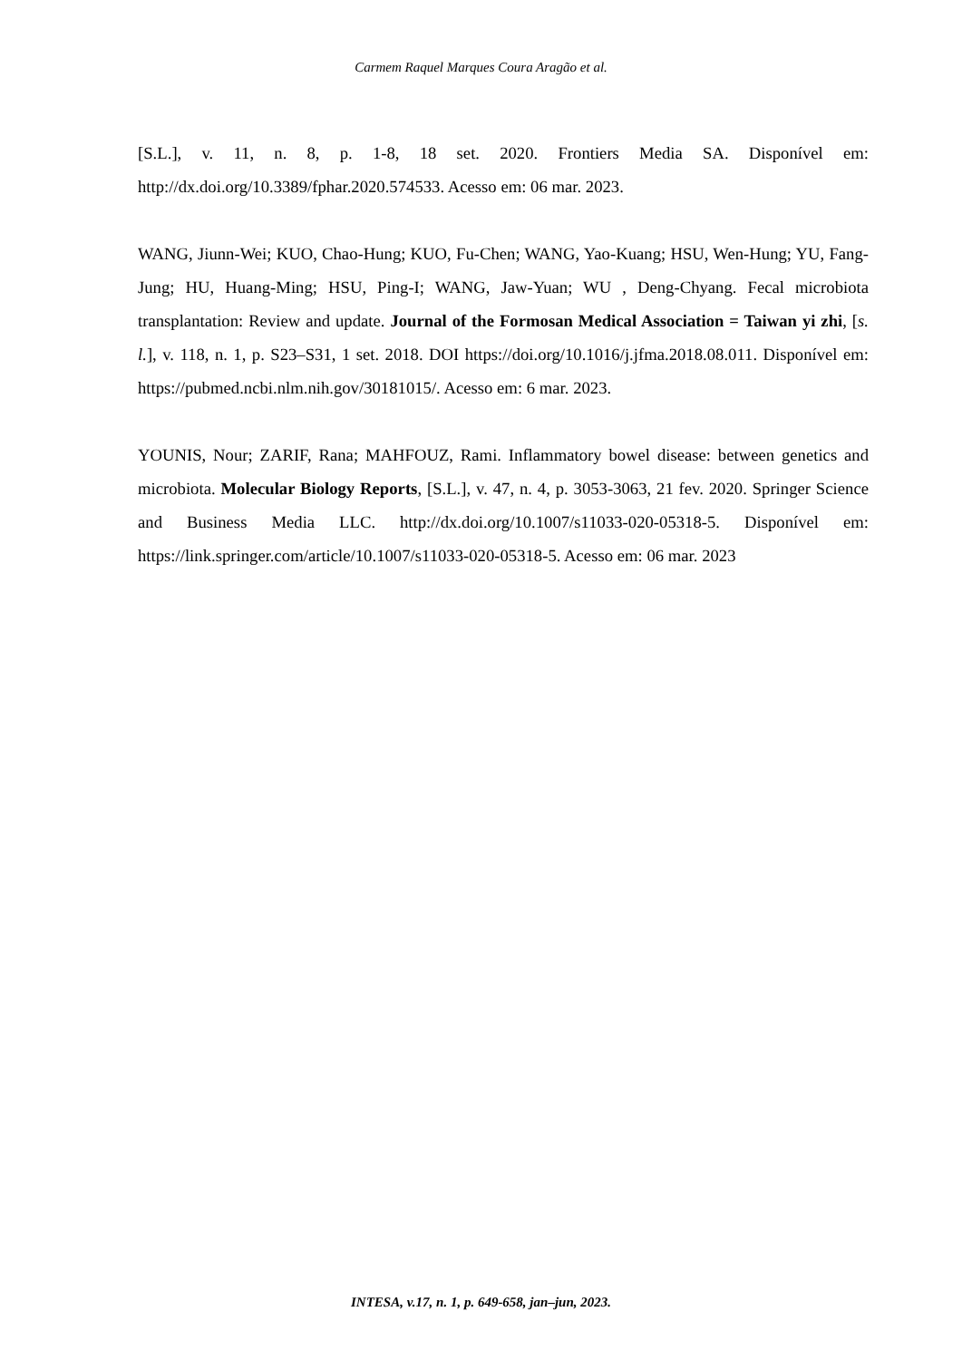Carmem Raquel Marques Coura Aragão et al.
[S.L.], v. 11, n. 8, p. 1-8, 18 set. 2020. Frontiers Media SA. Disponível em: http://dx.doi.org/10.3389/fphar.2020.574533. Acesso em: 06 mar. 2023.
WANG, Jiunn-Wei; KUO, Chao-Hung; KUO, Fu-Chen; WANG, Yao-Kuang; HSU, Wen-Hung; YU, Fang-Jung; HU, Huang-Ming; HSU, Ping-I; WANG, Jaw-Yuan; WU , Deng-Chyang. Fecal microbiota transplantation: Review and update. Journal of the Formosan Medical Association = Taiwan yi zhi, [s. l.], v. 118, n. 1, p. S23–S31, 1 set. 2018. DOI https://doi.org/10.1016/j.jfma.2018.08.011. Disponível em: https://pubmed.ncbi.nlm.nih.gov/30181015/. Acesso em: 6 mar. 2023.
YOUNIS, Nour; ZARIF, Rana; MAHFOUZ, Rami. Inflammatory bowel disease: between genetics and microbiota. Molecular Biology Reports, [S.L.], v. 47, n. 4, p. 3053-3063, 21 fev. 2020. Springer Science and Business Media LLC. http://dx.doi.org/10.1007/s11033-020-05318-5. Disponível em: https://link.springer.com/article/10.1007/s11033-020-05318-5. Acesso em: 06 mar. 2023
INTESA, v.17, n. 1, p. 649-658, jan–jun, 2023.